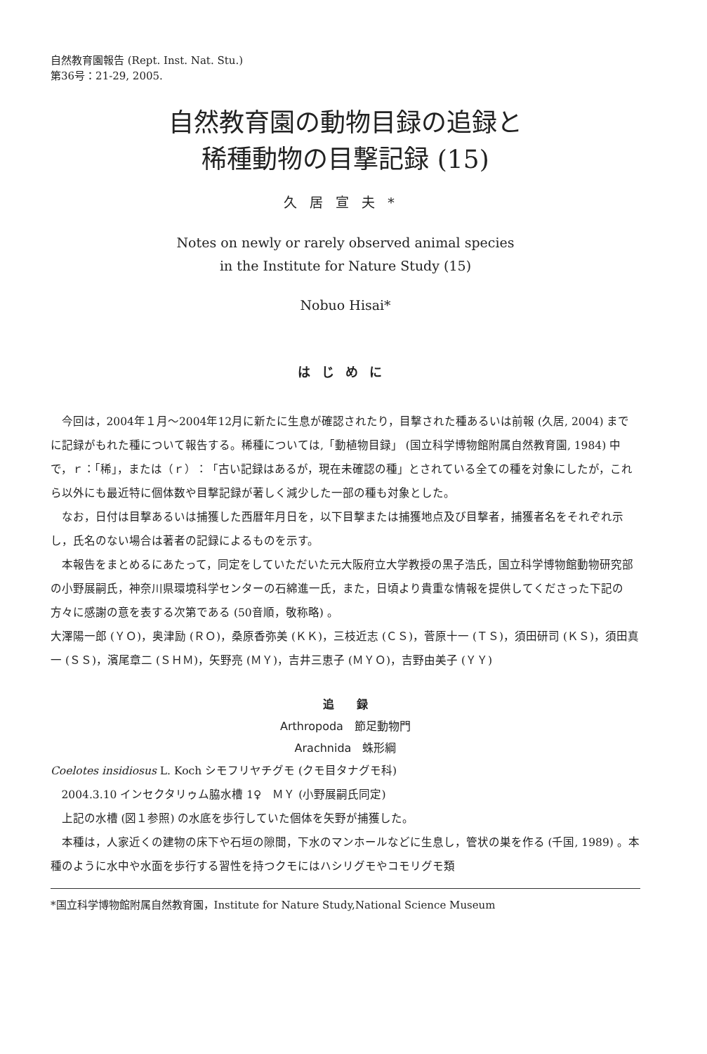自然教育園報告 (Rept. Inst. Nat. Stu.)
第36号：21-29, 2005.
自然教育園の動物目録の追録と
稀種動物の目撃記録 (15)
久居宣夫*
Notes on newly or rarely observed animal species
in the Institute for Nature Study (15)
Nobuo Hisai*
はじめに
今回は，2004年１月〜2004年12月に新たに生息が確認されたり，目撃された種あるいは前報 (久居, 2004) までに記録がもれた種について報告する。稀種については,「動植物目録」 (国立科学博物館附属自然教育園, 1984) 中で，ｒ：「稀」，または（ｒ）：「古い記録はあるが，現在未確認の種」とされている全ての種を対象にしたが，これら以外にも最近特に個体数や目撃記録が著しく減少した一部の種も対象とした。
なお，日付は目撃あるいは捕獲した西暦年月日を，以下目撃または捕獲地点及び目撃者，捕獲者名をそれぞれ示し，氏名のない場合は著者の記録によるものを示す。
本報告をまとめるにあたって，同定をしていただいた元大阪府立大学教授の黒子浩氏，国立科学博物館動物研究部の小野展嗣氏，神奈川県環境科学センターの石綿進一氏，また，日頃より貴重な情報を提供してくださった下記の方々に感謝の意を表する次第である (50音順，敬称略) 。
大澤陽一郎 (ＹＯ)，奥津励 (ＲＯ)，桑原香弥美 (ＫＫ)，三枝近志 (ＣＳ)，菅原十一 (ＴＳ)，須田研司 (ＫＳ)，須田真一 (ＳＳ)，濱尾章二 (ＳＨＭ)，矢野亮 (ＭＹ)，吉井三恵子 (ＭＹＯ)，吉野由美子 (ＹＹ)
追　　録
Arthropoda　節足動物門
Arachnida　蛛形綱
Coelotes insidiosus L. Koch シモフリヤチグモ (クモ目タナグモ科)
2004.3.10 インセクタリゥム脇水槽 1♀　ＭＹ (小野展嗣氏同定)
上記の水槽 (図１参照) の水底を歩行していた個体を矢野が捕獲した。
本種は，人家近くの建物の床下や石垣の隙間，下水のマンホールなどに生息し，管状の巣を作る (千国, 1989) 。本種のように水中や水面を歩行する習性を持つクモにはハシリグモやコモリグモ類
*国立科学博物館附属自然教育園，Institute for Nature Study,National Science Museum